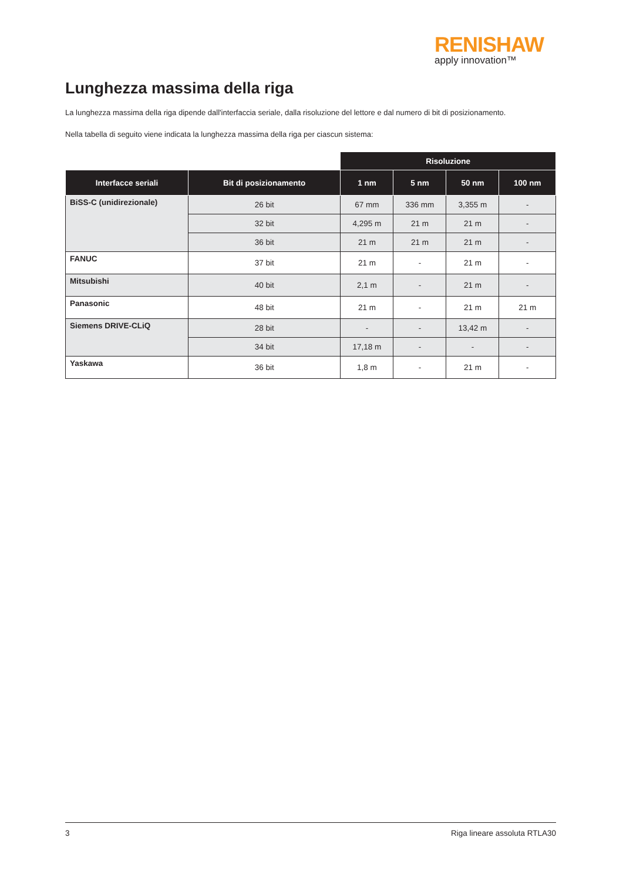RENISHAW
apply innovation™
Lunghezza massima della riga
La lunghezza massima della riga dipende dall'interfaccia seriale, dalla risoluzione del lettore e dal numero di bit di posizionamento.
Nella tabella di seguito viene indicata la lunghezza massima della riga per ciascun sistema:
| | | Risoluzione | | | |
| --- | --- | --- | --- | --- | --- |
| Interfacce seriali | Bit di posizionamento | 1 nm | 5 nm | 50 nm | 100 nm |
| BiSS-C (unidirezionale) | 26 bit | 67 mm | 336 mm | 3,355 m | - |
| | 32 bit | 4,295 m | 21 m | 21 m | - |
| | 36 bit | 21 m | 21 m | 21 m | - |
| FANUC | 37 bit | 21 m | - | 21 m | - |
| Mitsubishi | 40 bit | 2,1 m | - | 21 m | - |
| Panasonic | 48 bit | 21 m | - | 21 m | 21 m |
| Siemens DRIVE-CLiQ | 28 bit | - | - | 13,42 m | - |
| | 34 bit | 17,18 m | - | - | - |
| Yaskawa | 36 bit | 1,8 m | - | 21 m | - |
3 Riga lineare assoluta RTLA30